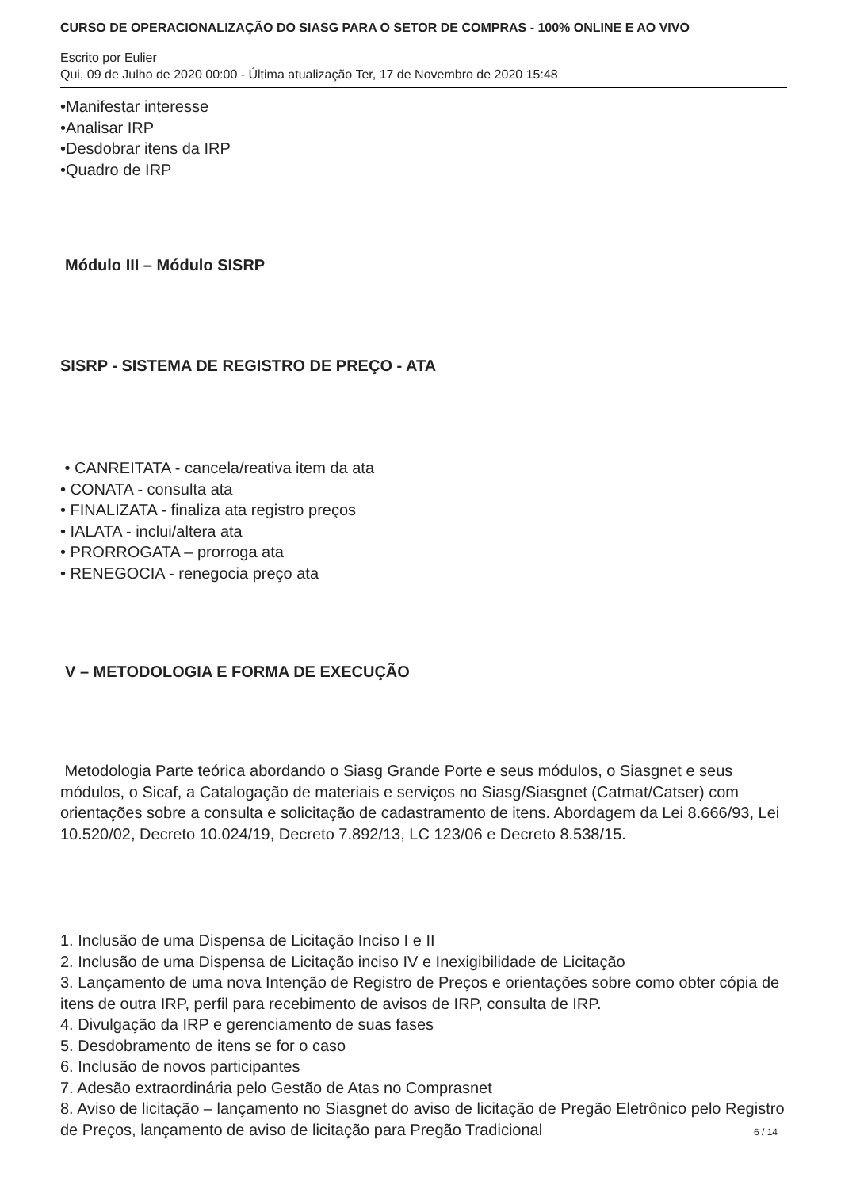CURSO DE OPERACIONALIZAÇÃO DO SIASG PARA O SETOR DE COMPRAS - 100% ONLINE E AO VIVO
Escrito por Eulier
Qui, 09 de Julho de 2020 00:00 - Última atualização Ter, 17 de Novembro de 2020 15:48
•Manifestar interesse
•Analisar IRP
•Desdobrar itens da IRP
•Quadro de IRP
Módulo III – Módulo SISRP
SISRP - SISTEMA DE REGISTRO DE PREÇO - ATA
• CANREITATA - cancela/reativa item da ata
• CONATA - consulta ata
• FINALIZATA - finaliza ata registro preços
• IALATA - inclui/altera ata
• PRORROGATA – prorroga ata
• RENEGOCIA - renegocia preço ata
V – METODOLOGIA E FORMA DE EXECUÇÃO
Metodologia Parte teórica abordando o Siasg Grande Porte e seus módulos, o Siasgnet e seus módulos, o Sicaf, a Catalogação de materiais e serviços no Siasg/Siasgnet (Catmat/Catser) com orientações sobre a consulta e solicitação de cadastramento de itens. Abordagem da Lei 8.666/93, Lei 10.520/02, Decreto 10.024/19, Decreto 7.892/13, LC 123/06 e Decreto 8.538/15.
1. Inclusão de uma Dispensa de Licitação Inciso I e II
2. Inclusão de uma Dispensa de Licitação inciso IV e Inexigibilidade de Licitação
3. Lançamento de uma nova Intenção de Registro de Preços e orientações sobre como obter cópia de itens de outra IRP, perfil para recebimento de avisos de IRP, consulta de IRP.
4. Divulgação da IRP e gerenciamento de suas fases
5. Desdobramento de itens se for o caso
6. Inclusão de novos participantes
7. Adesão extraordinária pelo Gestão de Atas no Comprasnet
8. Aviso de licitação – lançamento no Siasgnet do aviso de licitação de Pregão Eletrônico pelo Registro de Preços, lançamento de aviso de licitação para Pregão Tradicional
6 / 14